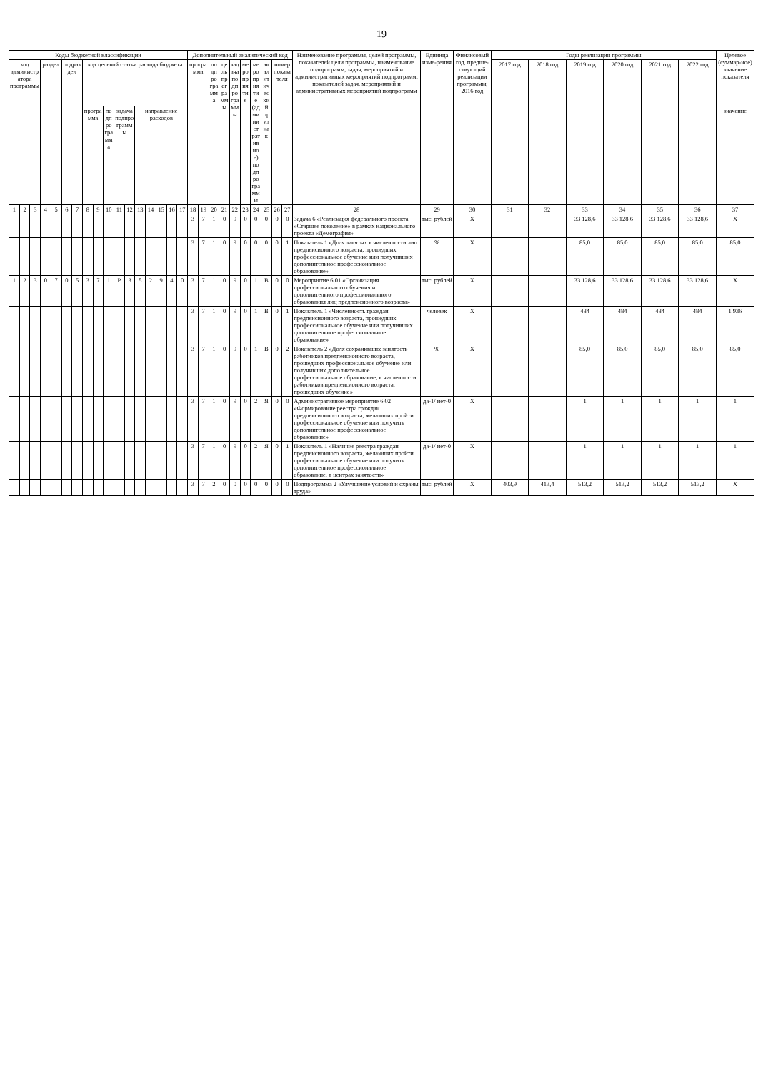19
| Коды бюджетной классификации | | | | | | | | | | | | | | | | | Дополнительный аналитический код | | | | | | | | | | Наименование программы, целей программы, показателей цели программы, наименование подпрограмм, задач, мероприятий и административных мероприятий подпрограмм, показателей задач, мероприятий и административных мероприятий подпрограмм | Единица изме-рения | Финансовый год, предше-ствующий реализации программы, 2016 год | Годы реализации программы | | | | | | Целевое (суммар-ное) значение показателя |
| --- | --- | --- | --- | --- | --- | --- | --- | --- | --- | --- | --- | --- | --- | --- | --- | --- | --- | --- | --- | --- | --- | --- | --- | --- | --- | --- | --- | --- | --- | --- | --- | --- | --- | --- | --- | --- |
| код администратора программы | | | раздел | | подраздел | | код целевой статьи расхода бюджета | | | | | | | | | | программа | | подпрограмма | цель программы | задача подпрограммы | мероприятие | мероприятие (административное) подпрограммы | аналитический признак | номер показателя | | | | | 2017 год | 2018 год | 2019 год | 2020 год | 2021 год | 2022 год | |
| | | | | | | | программа | | подпрограмма | задача подпрограммы | | направление расходов | | | | | | | | | | | | | | | | | | | | | | | | значение |
| 1 | 2 | 3 | 4 | 5 | 6 | 7 | 8 | 9 | 10 | 11 | 12 | 13 | 14 | 15 | 16 | 17 | 18 | 19 | 20 | 21 | 22 | 23 | 24 | 25 | 26 | 27 | 28 | 29 | 30 | 31 | 32 | 33 | 34 | 35 | 36 | 37 |
| | | | | | | | | | | | | | | | | | 3 | 7 | 1 | 0 | 9 | 0 | 0 | 0 | 0 | 0 | Задача 6 «Реализация федерального проекта «Старшее поколение» в рамках национального проекта «Демография» | тыс. рублей | X | | | 33 128,6 | 33 128,6 | 33 128,6 | 33 128,6 | X |
| | | | | | | | | | | | | | | | | | 3 | 7 | 1 | 0 | 9 | 0 | 0 | 0 | 0 | 1 | Показатель 1 «Доля занятых в численности лиц предпенсионного возраста, прошедших профессиональное обучение или получивших дополнительное профессиональное образование» | % | X | | | 85,0 | 85,0 | 85,0 | 85,0 | 85,0 |
| 1 | 2 | 3 | 0 | 7 | 0 | 5 | 3 | 7 | 1 | Р | 3 | 5 | 2 | 9 | 4 | 0 | 3 | 7 | 1 | 0 | 9 | 0 | 1 | В | 0 | 0 | Мероприятие 6.01 «Организация профессионального обучения и дополнительного профессионального образования лиц предпенсионного возраста» | тыс. рублей | X | | | 33 128,6 | 33 128,6 | 33 128,6 | 33 128,6 | X |
| | | | | | | | | | | | | | | | | | 3 | 7 | 1 | 0 | 9 | 0 | 1 | В | 0 | 1 | Показатель 1 «Численность граждан предпенсионного возраста, прошедших профессиональное обучение или получивших дополнительное профессиональное образование» | человек | X | | | 484 | 484 | 484 | 484 | 1 936 |
| | | | | | | | | | | | | | | | | | 3 | 7 | 1 | 0 | 9 | 0 | 1 | В | 0 | 2 | Показатель 2 «Доля сохранивших занятость работников предпенсионного возраста, прошедших профессиональное обучение или получивших дополнительное профессиональное образование, в численности работников предпенсионного возраста, прошедших обучение» | % | X | | | 85,0 | 85,0 | 85,0 | 85,0 | 85,0 |
| | | | | | | | | | | | | | | | | | 3 | 7 | 1 | 0 | 9 | 0 | 2 | Я | 0 | 0 | Административное мероприятие 6.02 «Формирование реестра граждан предпенсионного возраста, желающих пройти профессиональное обучение или получить дополнительное профессиональное образование» | да-1/ нет-0 | X | | | 1 | 1 | 1 | 1 | 1 |
| | | | | | | | | | | | | | | | | | 3 | 7 | 1 | 0 | 9 | 0 | 2 | Я | 0 | 1 | Показатель 1 «Наличие реестра граждан предпенсионного возраста, желающих пройти профессиональное обучение или получить дополнительное профессиональное образование, в центрах занятости» | да-1/ нет-0 | X | | | 1 | 1 | 1 | 1 | 1 |
| | | | | | | | | | | | | | | | | | 3 | 7 | 2 | 0 | 0 | 0 | 0 | 0 | 0 | 0 | Подпрограмма 2 «Улучшение условий и охраны труда» | тыс. рублей | X | 403,9 | 413,4 | 513,2 | 513,2 | 513,2 | 513,2 | X |